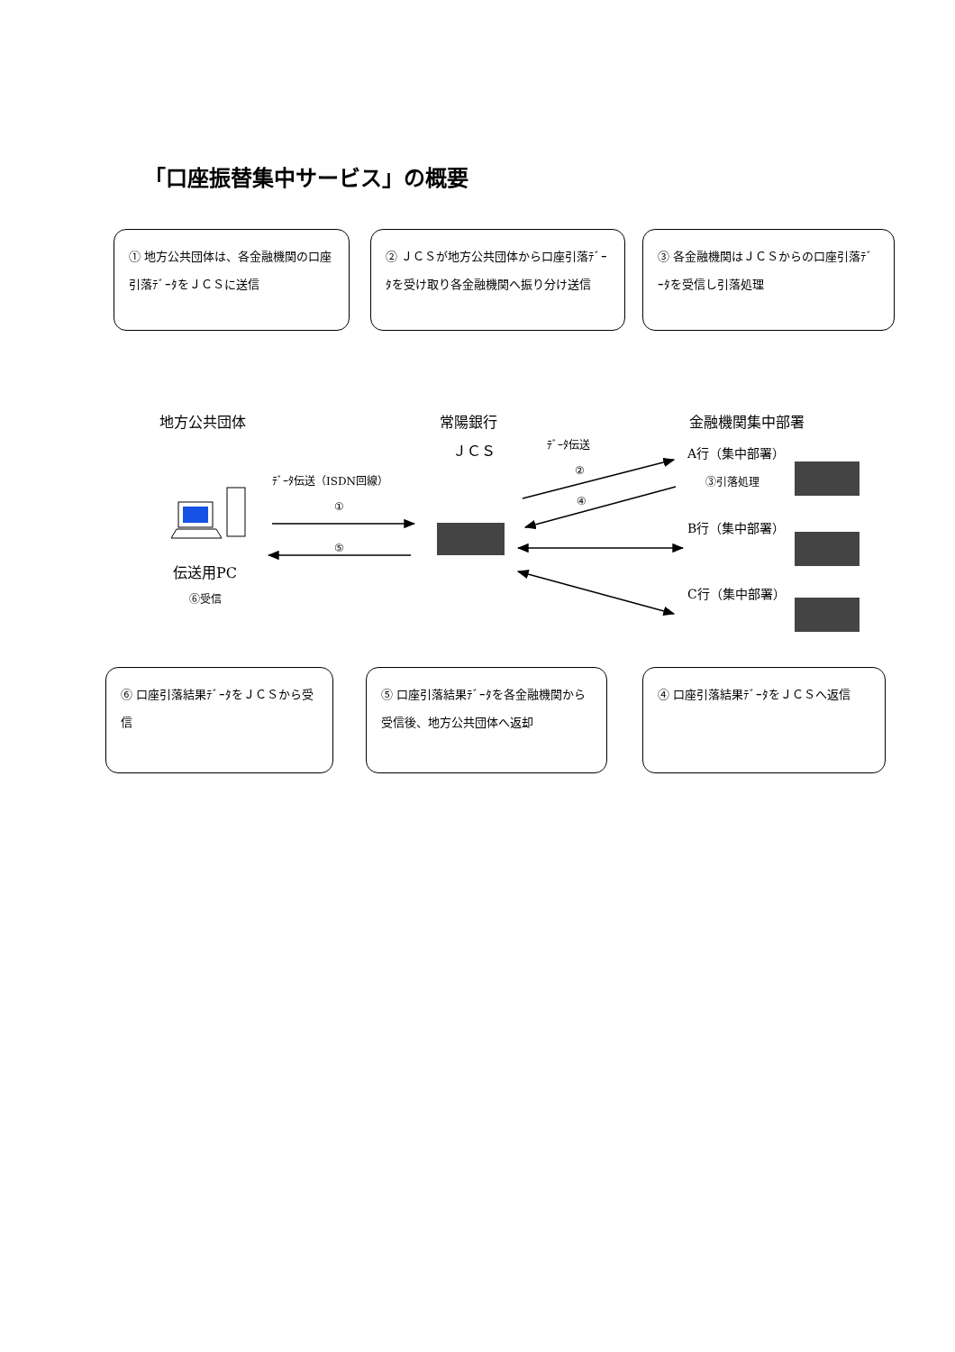「口座振替集中サービス」の概要
① 地方公共団体は、各金融機関の口座引落ﾃﾞｰﾀをＪＣＳに送信
② ＪＣＳが地方公共団体から口座引落ﾃﾞｰﾀを受け取り各金融機関へ振り分け送信
③ 各金融機関はＪＣＳからの口座引落ﾃﾞｰﾀを受信し引落処理
地方公共団体 常陽銀行 金融機関集中部署
ＪＣＳ ﾃﾞｰﾀ伝送
ﾃﾞｰﾀ伝送（ISDN回線）
②
④
①
⑤
A行（集中部署）
③引落処理
B行（集中部署）
C行（集中部署）
伝送用PC
⑥受信
⑥ 口座引落結果ﾃﾞｰﾀをＪＣＳから受信
⑤ 口座引落結果ﾃﾞｰﾀを各金融機関から受信後、地方公共団体へ返却
④ 口座引落結果ﾃﾞｰﾀをＪＣＳへ返信